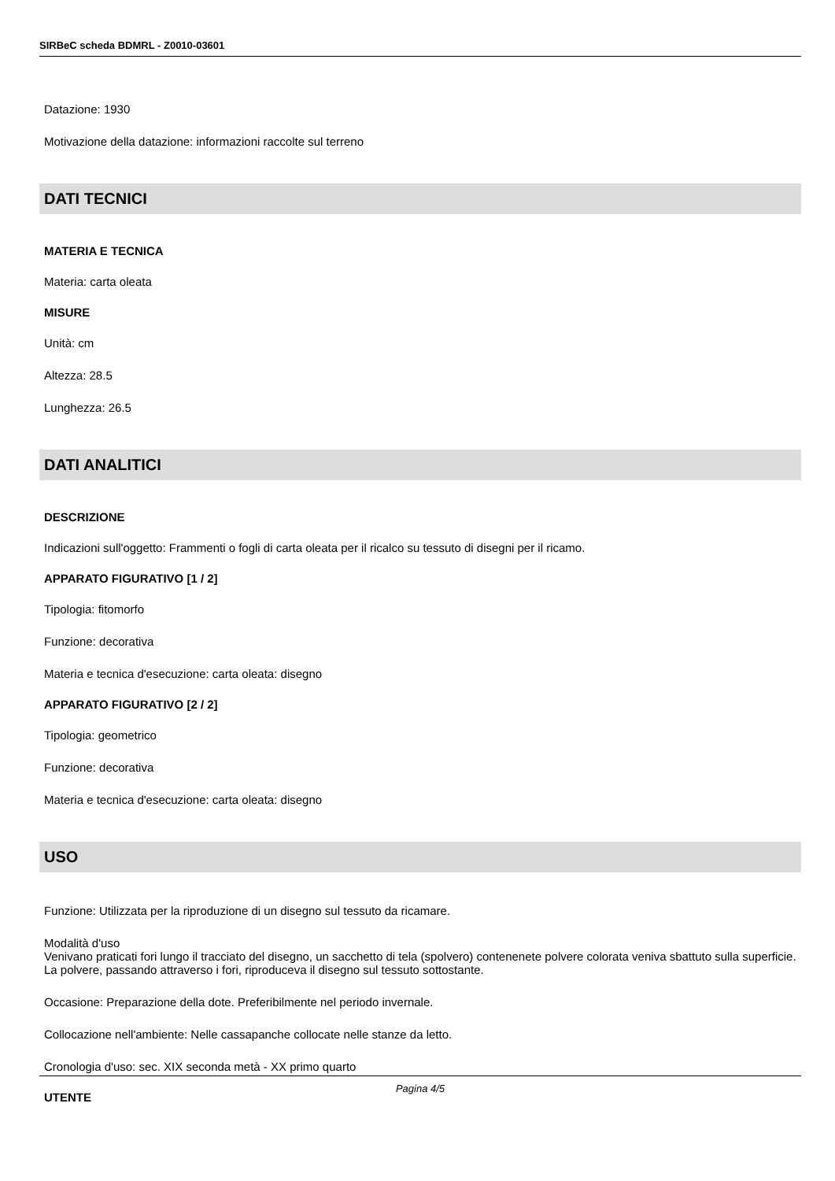SIRBeC scheda BDMRL - Z0010-03601
Datazione: 1930
Motivazione della datazione: informazioni raccolte sul terreno
DATI TECNICI
MATERIA E TECNICA
Materia: carta oleata
MISURE
Unità: cm
Altezza: 28.5
Lunghezza: 26.5
DATI ANALITICI
DESCRIZIONE
Indicazioni sull'oggetto: Frammenti o fogli di carta oleata per il ricalco su tessuto di disegni per il ricamo.
APPARATO FIGURATIVO [1 / 2]
Tipologia: fitomorfo
Funzione: decorativa
Materia e tecnica d'esecuzione: carta oleata: disegno
APPARATO FIGURATIVO [2 / 2]
Tipologia: geometrico
Funzione: decorativa
Materia e tecnica d'esecuzione: carta oleata: disegno
USO
Funzione: Utilizzata per la riproduzione di un disegno sul tessuto da ricamare.
Modalità d'uso
Venivano praticati fori lungo il tracciato del disegno, un sacchetto di tela (spolvero) contenenete polvere colorata veniva sbattuto sulla superficie. La polvere, passando attraverso i fori, riproduceva il disegno sul tessuto sottostante.
Occasione: Preparazione della dote. Preferibilmente nel periodo invernale.
Collocazione nell'ambiente: Nelle cassapanche collocate nelle stanze da letto.
Cronologia d'uso: sec. XIX seconda metà - XX primo quarto
UTENTE
Pagina 4/5